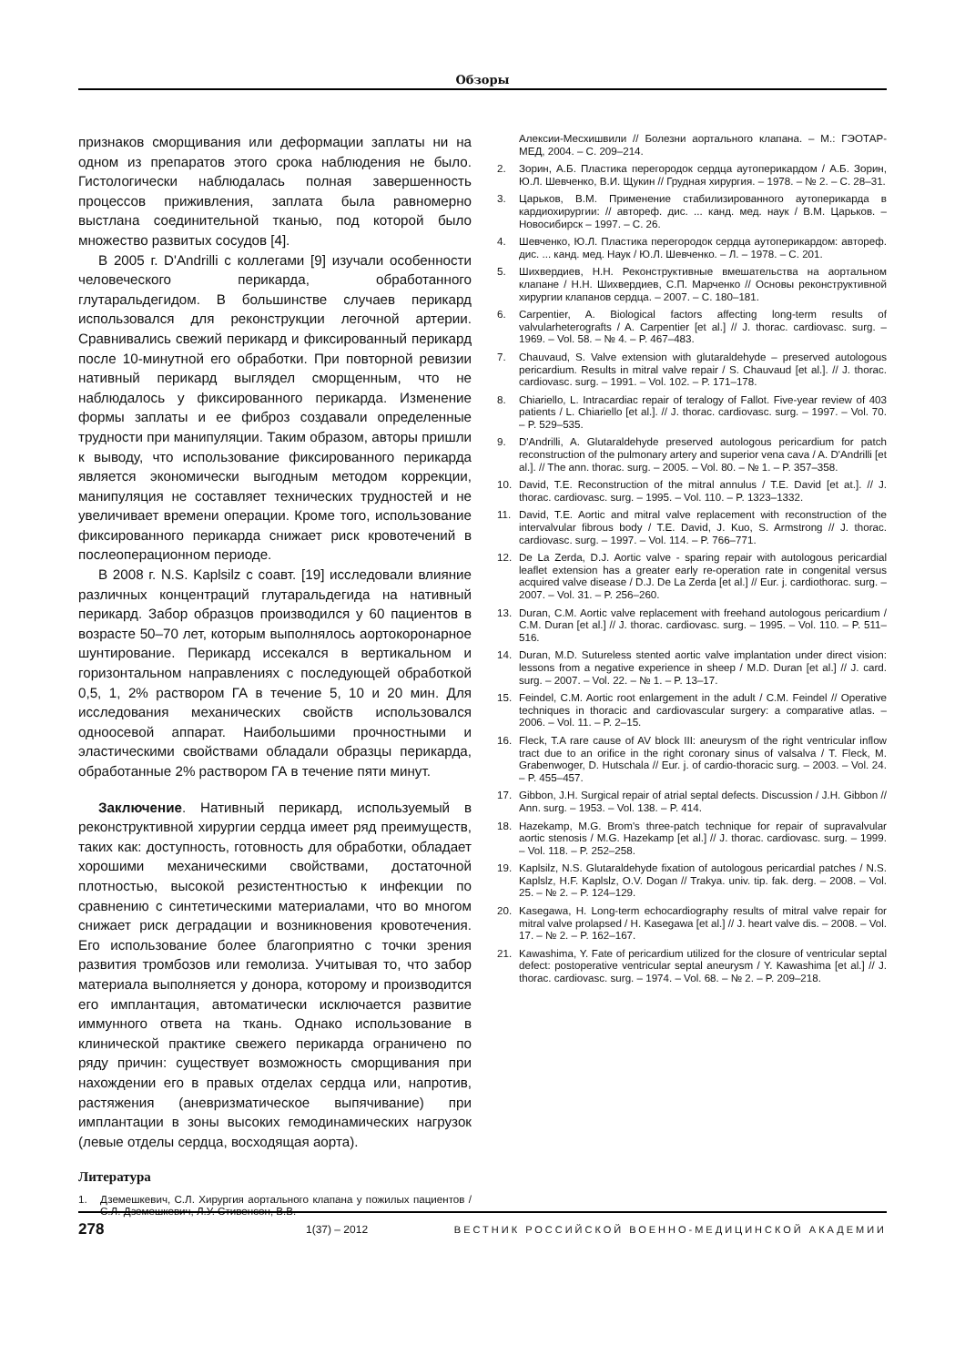Обзоры
признаков сморщивания или деформации заплаты ни на одном из препаратов этого срока наблюдения не было. Гистологически наблюдалась полная завершенность процессов приживления, заплата была равномерно выстлана соединительной тканью, под которой было множество развитых сосудов [4].
В 2005 г. D'Andrilli с коллегами [9] изучали особенности человеческого перикарда, обработанного глутаральдегидом. В большинстве случаев перикард использовался для реконструкции легочной артерии. Сравнивались свежий перикард и фиксированный перикард после 10-минутной его обработки. При повторной ревизии нативный перикард выглядел сморщенным, что не наблюдалось у фиксированного перикарда. Изменение формы заплаты и ее фиброз создавали определенные трудности при манипуляции. Таким образом, авторы пришли к выводу, что использование фиксированного перикарда является экономически выгодным методом коррекции, манипуляция не составляет технических трудностей и не увеличивает времени операции. Кроме того, использование фиксированного перикарда снижает риск кровотечений в послеоперационном периоде.
В 2008 г. N.S. Kaplsilz с соавт. [19] исследовали влияние различных концентраций глутаральдегида на нативный перикард. Забор образцов производился у 60 пациентов в возрасте 50–70 лет, которым выполнялось аортокоронарное шунтирование. Перикард иссекался в вертикальном и горизонтальном направлениях с последующей обработкой 0,5, 1, 2% раствором ГА в течение 5, 10 и 20 мин. Для исследования механических свойств использовался одноосевой аппарат. Наибольшими прочностными и эластическими свойствами обладали образцы перикарда, обработанные 2% раствором ГА в течение пяти минут.
Заключение. Нативный перикард, используемый в реконструктивной хирургии сердца имеет ряд преимуществ, таких как: доступность, готовность для обработки, обладает хорошими механическими свойствами, достаточной плотностью, высокой резистентностью к инфекции по сравнению с синтетическими материалами, что во многом снижает риск деградации и возникновения кровотечения. Его использование более благоприятно с точки зрения развития тромбозов или гемолиза. Учитывая то, что забор материала выполняется у донора, которому и производится его имплантация, автоматически исключается развитие иммунного ответа на ткань. Однако использование в клинической практике свежего перикарда ограничено по ряду причин: существует возможность сморщивания при нахождении его в правых отделах сердца или, напротив, растяжения (аневризматическое выпячивание) при имплантации в зоны высоких гемодинамических нагрузок (левые отделы сердца, восходящая аорта).
Литература
1. Дземешкевич, С.Л. Хирургия аортального клапана у пожилых пациентов / С.Л. Дземешкевич, Л.У. Стивенсон, В.В.
Алексии-Месхишвили // Болезни аортального клапана. – М.: ГЭОТАР-МЕД, 2004. – С. 209–214.
2. Зорин, А.Б. Пластика перегородок сердца аутоперикардом / А.Б. Зорин, Ю.Л. Шевченко, В.И. Щукин // Грудная хирургия. – 1978. – № 2. – С. 28–31.
3. Царьков, В.М. Применение стабилизированного аутоперикарда в кардиохирургии: // автореф. дис. ... канд. мед. наук / В.М. Царьков. – Новосибирск – 1997. – С. 26.
4. Шевченко, Ю.Л. Пластика перегородок сердца аутоперикардом: автореф. дис. ... канд. мед. Наук / Ю.Л. Шевченко. – Л. – 1978. – С. 201.
5. Шихвердиев, Н.Н. Реконструктивные вмешательства на аортальном клапане / Н.Н. Шихвердиев, С.П. Марченко // Основы реконструктивной хирургии клапанов сердца. – 2007. – С. 180–181.
6. Carpentier, A. Biological factors affecting long-term results of valvularheterografts / A. Carpentier [et al.] // J. thorac. cardiovasc. surg. – 1969. – Vol. 58. – № 4. – P. 467–483.
7. Chauvaud, S. Valve extension with glutaraldehyde – preserved autologous pericardium. Results in mitral valve repair / S. Chauvaud [et al.]. // J. thorac. cardiovasc. surg. – 1991. – Vol. 102. – P. 171–178.
8. Chiariello, L. Intracardiac repair of teralogy of Fallot. Five-year review of 403 patients / L. Chiariello [et al.]. // J. thorac. cardiovasc. surg. – 1997. – Vol. 70. – P. 529–535.
9. D'Andrilli, A. Glutaraldehyde preserved autologous pericardium for patch reconstruction of the pulmonary artery and superior vena cava / A. D'Andrilli [et al.]. // The ann. thorac. surg. – 2005. – Vol. 80. – № 1. – P. 357–358.
10. David, T.E. Reconstruction of the mitral annulus / T.E. David [et at.]. // J. thorac. cardiovasc. surg. – 1995. – Vol. 110. – P. 1323–1332.
11. David, T.E. Aortic and mitral valve replacement with reconstruction of the intervalvular fibrous body / T.E. David, J. Kuo, S. Armstrong // J. thorac. cardiovasc. surg. – 1997. – Vol. 114. – P. 766–771.
12. De La Zerda, D.J. Aortic valve - sparing repair with autologous pericardial leaflet extension has a greater early re-operation rate in congenital versus acquired valve disease / D.J. De La Zerda [et al.] // Eur. j. cardiothorac. surg. – 2007. – Vol. 31. – P. 256–260.
13. Duran, C.M. Aortic valve replacement with freehand autologous pericardium / C.M. Duran [et al.] // J. thorac. cardiovasc. surg. – 1995. – Vol. 110. – P. 511–516.
14. Duran, M.D. Sutureless stented aortic valve implantation under direct vision: lessons from a negative experience in sheep / M.D. Duran [et al.] // J. card. surg. – 2007. – Vol. 22. – № 1. – P. 13–17.
15. Feindel, C.M. Aortic root enlargement in the adult / C.M. Feindel // Operative techniques in thoracic and cardiovascular surgery: a comparative atlas. – 2006. – Vol. 11. – P. 2–15.
16. Fleck, T.A rare cause of AV block III: aneurysm of the right ventricular inflow tract due to an orifice in the right coronary sinus of valsalva / T. Fleck, M. Grabenwoger, D. Hutschala // Eur. j. of cardio-thoracic surg. – 2003. – Vol. 24. – P. 455–457.
17. Gibbon, J.H. Surgical repair of atrial septal defects. Discussion / J.H. Gibbon // Ann. surg. – 1953. – Vol. 138. – P. 414.
18. Hazekamp, M.G. Brom's three-patch technique for repair of supravalvular aortic stenosis / M.G. Hazekamp [et al.] // J. thorac. cardiovasc. surg. – 1999. – Vol. 118. – P. 252–258.
19. Kaplsilz, N.S. Glutaraldehyde fixation of autologous pericardial patches / N.S. Kaplslz, H.F. Kaplslz, O.V. Dogan // Trakya. univ. tip. fak. derg. – 2008. – Vol. 25. – № 2. – P. 124–129.
20. Kasegawa, H. Long-term echocardiography results of mitral valve repair for mitral valve prolapsed / H. Kasegawa [et al.] // J. heart valve dis. – 2008. – Vol. 17. – № 2. – P. 162–167.
21. Kawashima, Y. Fate of pericardium utilized for the closure of ventricular septal defect: postoperative ventricular septal aneurysm / Y. Kawashima [et al.] // J. thorac. cardiovasc. surg. – 1974. – Vol. 68. – № 2. – P. 209–218.
278 1(37) – 2012 ВЕСТНИК РОССИЙСКОЙ ВОЕННО-МЕДИЦИНСКОЙ АКАДЕМИИ